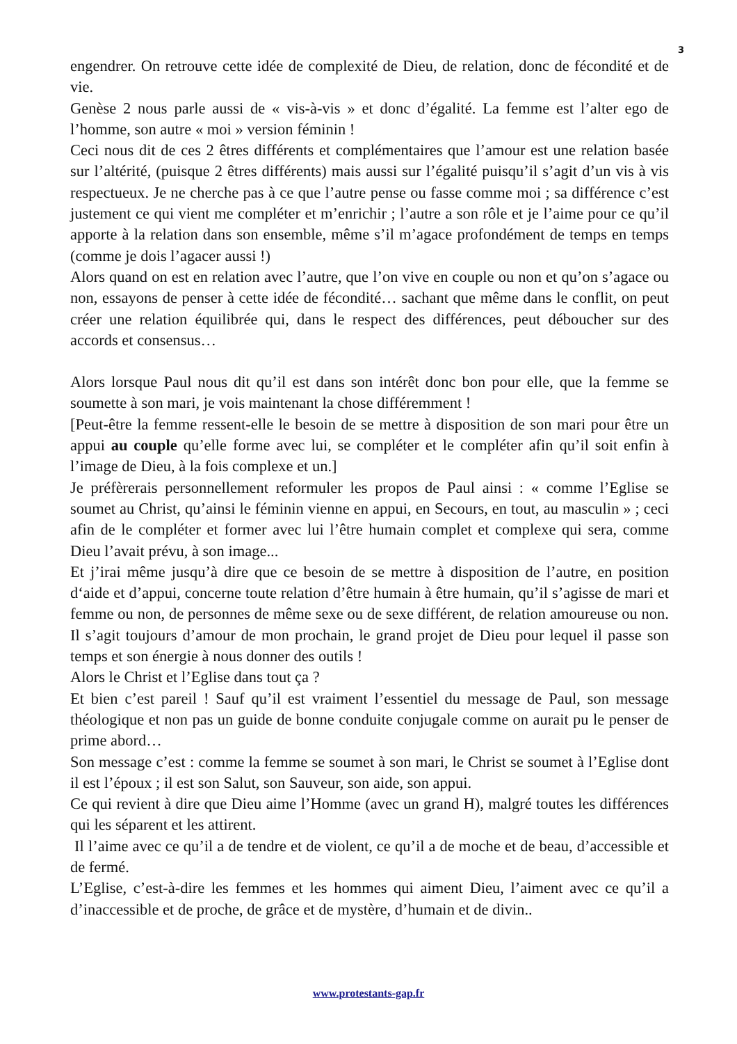3
engendrer. On retrouve cette idée de complexité de Dieu, de relation, donc de fécondité et de vie.
Genèse 2 nous parle aussi de « vis-à-vis » et donc d’égalité. La femme est l’alter ego de l’homme, son autre « moi » version féminin !
Ceci nous dit de ces 2 êtres différents et complémentaires que l’amour est une relation basée sur l’altérité, (puisque 2 êtres différents) mais aussi sur l’égalité puisqu’il s’agit d’un vis à vis respectueux. Je ne cherche pas à ce que l’autre pense ou fasse comme moi ; sa différence c’est justement ce qui vient me compléter et m’enrichir ; l’autre a son rôle et je l’aime pour ce qu’il apporte à la relation dans son ensemble, même s’il m’agace profondément de temps en temps (comme je dois l’agacer aussi !)
Alors quand on est en relation avec l’autre, que l’on vive en couple ou non et qu’on s’agace ou non, essayons de penser à cette idée de fécondité… sachant que même dans le conflit, on peut créer une relation équilibrée qui, dans le respect des différences, peut déboucher sur des accords et consensus…
Alors lorsque Paul nous dit qu’il est dans son intérêt donc bon pour elle, que la femme se soumette à son mari, je vois maintenant la chose différemment !
[Peut-être la femme ressent-elle le besoin de se mettre à disposition de son mari pour être un appui au couple qu’elle forme avec lui, se compléter et le compléter afin qu’il soit enfin à l’image de Dieu, à la fois complexe et un.]
Je préfèrerais personnellement reformuler les propos de Paul ainsi : « comme l’Eglise se soumet au Christ, qu’ainsi le féminin vienne en appui, en Secours, en tout, au masculin » ; ceci afin de le compléter et former avec lui l’être humain complet et complexe qui sera, comme Dieu l’avait prévu, à son image...
Et j’irai même jusqu’à dire que ce besoin de se mettre à disposition de l’autre, en position d‘aide et d’appui, concerne toute relation d’être humain à être humain, qu’il s’agisse de mari et femme ou non, de personnes de même sexe ou de sexe différent, de relation amoureuse ou non. Il s’agit toujours d’amour de mon prochain, le grand projet de Dieu pour lequel il passe son temps et son énergie à nous donner des outils !
Alors le Christ et l’Eglise dans tout ça ?
Et bien c’est pareil ! Sauf qu’il est vraiment l’essentiel du message de Paul, son message théologique et non pas un guide de bonne conduite conjugale comme on aurait pu le penser de prime abord…
Son message c’est : comme la femme se soumet à son mari, le Christ se soumet à l’Eglise dont il est l’époux ; il est son Salut, son Sauveur, son aide, son appui.
Ce qui revient à dire que Dieu aime l’Homme (avec un grand H), malgré toutes les différences qui les séparent et les attirent.
Il l’aime avec ce qu’il a de tendre et de violent, ce qu’il a de moche et de beau, d’accessible et de fermé.
L’Eglise, c’est-à-dire les femmes et les hommes qui aiment Dieu, l’aiment avec ce qu’il a d’inaccessible et de proche, de grâce et de mystère, d’humain et de divin..
www.protestants-gap.fr